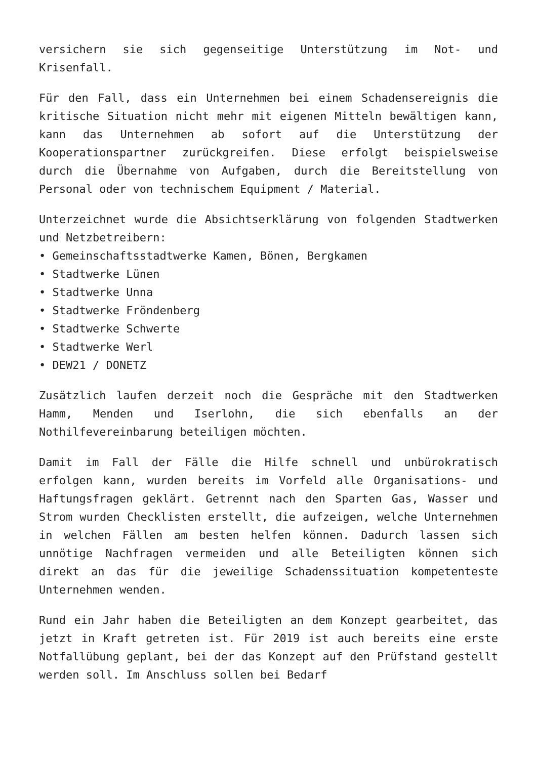versichern sie sich gegenseitige Unterstützung im Not- und Krisenfall.
Für den Fall, dass ein Unternehmen bei einem Schadensereignis die kritische Situation nicht mehr mit eigenen Mitteln bewältigen kann, kann das Unternehmen ab sofort auf die Unterstützung der Kooperationspartner zurückgreifen. Diese erfolgt beispielsweise durch die Übernahme von Aufgaben, durch die Bereitstellung von Personal oder von technischem Equipment / Material.
Unterzeichnet wurde die Absichtserklärung von folgenden Stadtwerken und Netzbetreibern:
• Gemeinschaftsstadtwerke Kamen, Bönen, Bergkamen
• Stadtwerke Lünen
• Stadtwerke Unna
• Stadtwerke Fröndenberg
• Stadtwerke Schwerte
• Stadtwerke Werl
• DEW21 / DONETZ
Zusätzlich laufen derzeit noch die Gespräche mit den Stadtwerken Hamm, Menden und Iserlohn, die sich ebenfalls an der Nothilfevereinbarung beteiligen möchten.
Damit im Fall der Fälle die Hilfe schnell und unbürokratisch erfolgen kann, wurden bereits im Vorfeld alle Organisations- und Haftungsfragen geklärt. Getrennt nach den Sparten Gas, Wasser und Strom wurden Checklisten erstellt, die aufzeigen, welche Unternehmen in welchen Fällen am besten helfen können. Dadurch lassen sich unnötige Nachfragen vermeiden und alle Beteiligten können sich direkt an das für die jeweilige Schadenssituation kompetenteste Unternehmen wenden.
Rund ein Jahr haben die Beteiligten an dem Konzept gearbeitet, das jetzt in Kraft getreten ist. Für 2019 ist auch bereits eine erste Notfallübung geplant, bei der das Konzept auf den Prüfstand gestellt werden soll. Im Anschluss sollen bei Bedarf